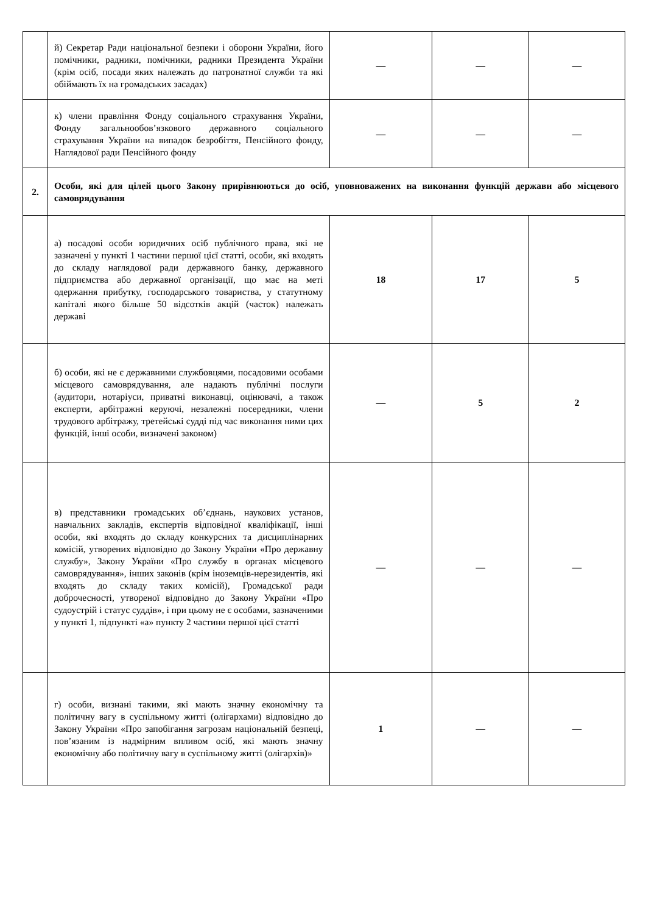| | й) Секретар Ради національної безпеки і оборони України, його помічники, радники, помічники, радники Президента України (крім осіб, посади яких належать до патронатної служби та які обіймають їх на громадських засадах) | — | — | — |
| | к) члени правління Фонду соціального страхування України, Фонду загальнообов’язкового державного соціального страхування України на випадок безробіття, Пенсійного фонду, Наглядової ради Пенсійного фонду | — | — | — |
| 2. | Особи, які для цілей цього Закону прирівнюються до осіб, уповноважених на виконання функцій держави або місцевого самоврядування | | | |
| | а) посадові особи юридичних осіб публічного права, які не зазначені у пункті 1 частини першої цієї статті, особи, які входять до складу наглядової ради державного банку, державного підприємства або державної організації, що має на меті одержання прибутку, господарського товариства, у статутному капіталі якого більше 50 відсотків акцій (часток) належать державі | 18 | 17 | 5 |
| | б) особи, які не є державними службовцями, посадовими особами місцевого самоврядування, але надають публічні послуги (аудитори, нотаріуси, приватні виконавці, оцінювачі, а також експерти, арбітражні керуючі, незалежні посередники, члени трудового арбітражу, третейські судді під час виконання ними цих функцій, інші особи, визначені законом) | — | 5 | 2 |
| | в) представники громадських об’єднань, наукових установ, навчальних закладів, експертів відповідної кваліфікації, інші особи, які входять до складу конкурсних та дисциплінарних комісій, утворених відповідно до Закону України «Про державну службу», Закону України «Про службу в органах місцевого самоврядування», інших законів (крім іноземців-нерезидентів, які входять до складу таких комісій), Громадської ради доброчесності, утвореної відповідно до Закону України «Про судоустрій і статус суддів», і при цьому не є особами, зазначеними у пункті 1, підпункті «а» пункту 2 частини першої цієї статті | — | — | — |
| | г) особи, визнані такими, які мають значну економічну та політичну вагу в суспільному житті (олігархами) відповідно до Закону України «Про запобігання загрозам національній безпеці, пов’язаним із надмірним впливом осіб, які мають значну економічну або політичну вагу в суспільному житті (олігархів)» | 1 | — | — |